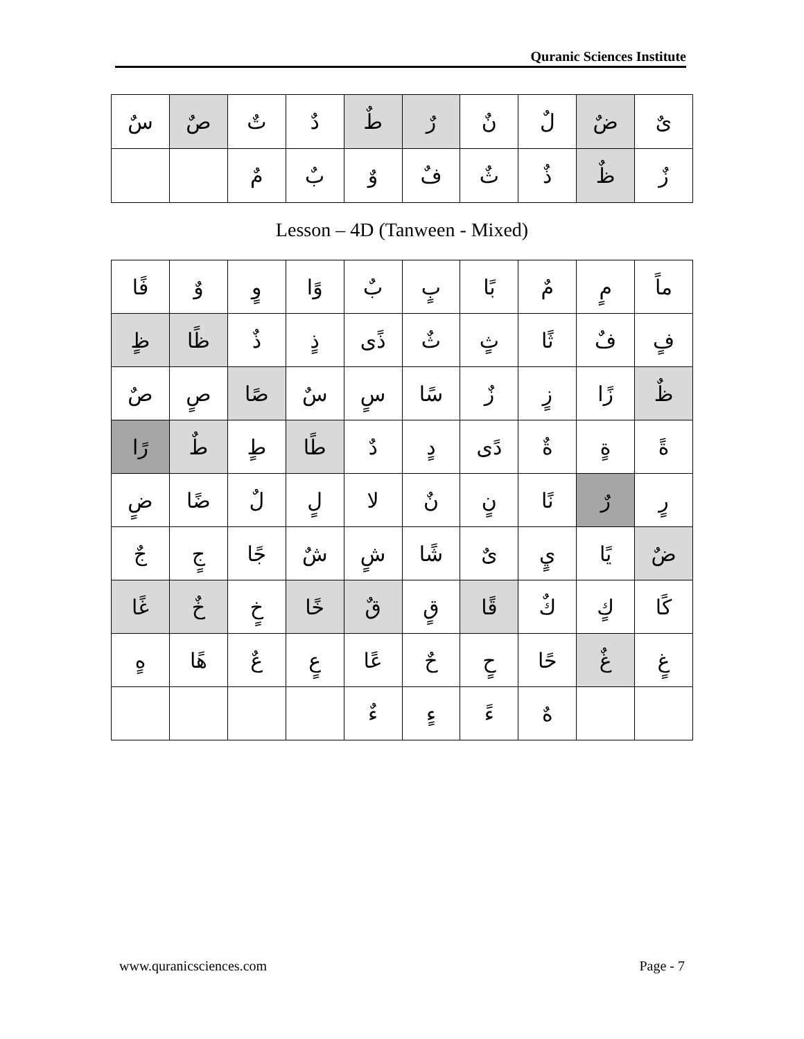Quranic Sciences Institute
| ىٌ | ضٌ | لٌ | نٌ | رٌ | طٌ | دٌ | تٌ | صٌ | سٌ |
| زٌ | ظٌ | ذٌ | ثٌ | فٌ | وٌ | بٌ | مٌ | | |
Lesson – 4D (Tanween - Mixed)
| ماً | مٍ | مٌ | بًا | بٍ | بٌ | وًا | وٍ | وٌ | فًا |
| فٍ | فٌ | ثًا | ثٍ | ثٌ | ذًى | ذٍ | ذٌ | ظًا | ظٍ |
| ظٌ | زًا | زٍ | زٌ | سًا | سٍ | سٌ | صًا | صٍ | صٌ |
| ةً | ةٍ | ةٌ | دًى | دٍ | دٌ | طًا | طٍ | طٌ | رًا |
| رٍ | رٌ | نًا | نٍ | نٌ | لا | لٍ | لٌ | ضًا | ضٍ |
| ضٌ | يًا | يٍ | ىٌ | شًا | شٍ | شٌ | جًا | جٍ | جٌ |
| كًا | كٍ | كٌ | قًا | قٍ | قٌ | خًا | خٍ | خٌ | غًا |
| غٍ | غٌ | حًا | حٍ | حٌ | عًا | عٍ | عٌ | هًا | هٍ |
| | | هٌ | ءً | ءٍ | ءٌ | | | | |
www.quranicsciences.com Page - 7